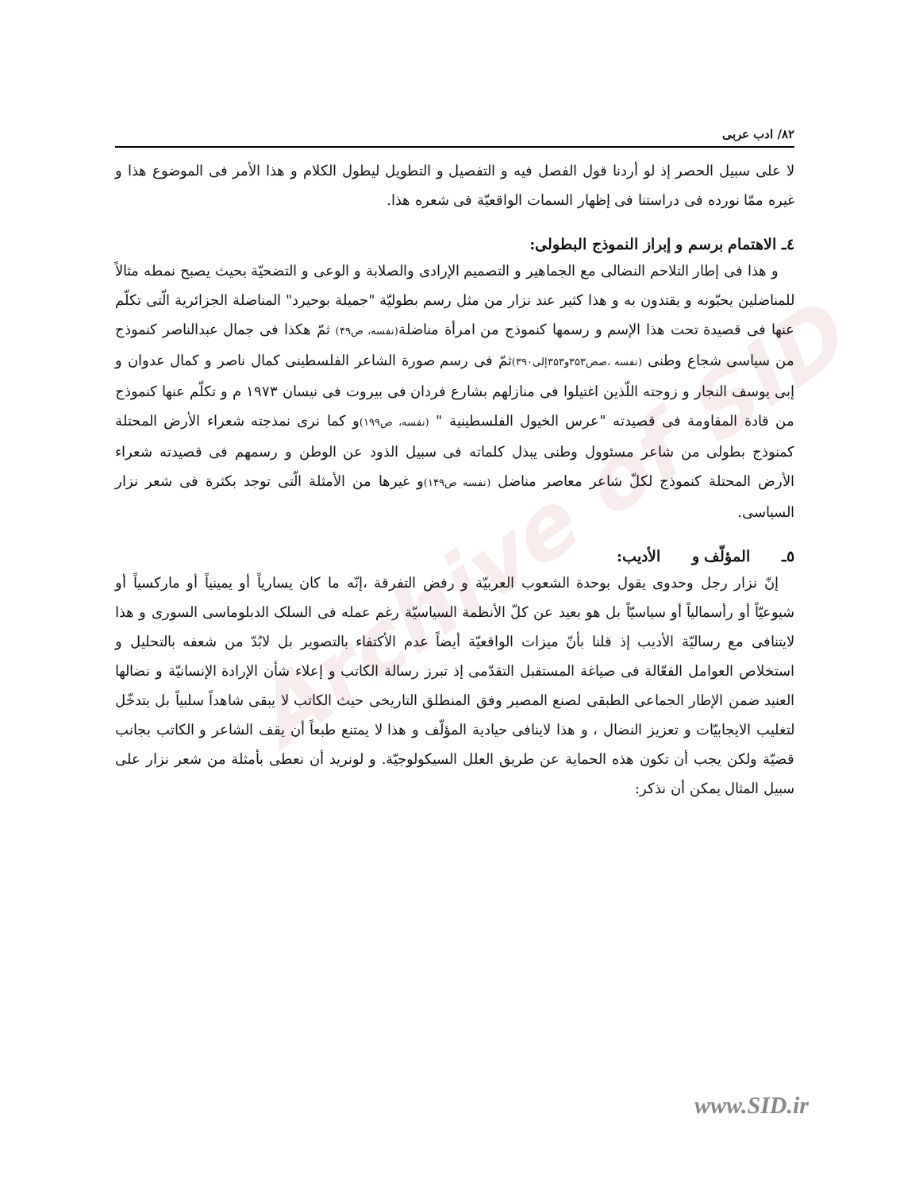Archive of SID
۸۲/ ادب عربی
لا علی سبیل الحصر إذ لو أردنا قول الفصل فیه و التفصیل و التطویل لیطول الکلام و هذا الأمر فی الموضوع هذا و غیره ممّا نورده فی دراستنا فی إظهار السمات الواقعیّة فی شعره هذا.
٤ـ الاهتمام برسم و إبراز النموذج البطولی:
و هذا فی إطار التلاحم النضالی مع الجماهیر و التصمیم الإرادی والصلابة و الوعی و التضحیّة بحیث یصبح نمطه مثالاً للمناضلین یحبّونه و یقتدون به و هذا کثیر عند نزار من مثل رسم بطولیّة "جمیلة بوحیرد" المناضلة الجزائریة الّتی تکلّم عنها فی قصیدة تحت هذا الإسم و رسمها کنموذج من امرأة مناضلة(نفسه، ص۴۹) ثمّ هکذا فی جمال عبدالناصر کنموذج من سیاسی شجاع وطنی (نفسه ،صص۳۵۳و۳۵۳إلی۳۹۰) ثمّ فی رسم صورة الشاعر الفلسطینی کمال ناصر و کمال عدوان و إبی یوسف النجار و زوجته اللّذین اغتیلوا فی منازلهم بشارع فردان فی بیروت فی نیسان ۱۹۷۳ م و تکلّم عنها کنموذج من قادة المقاومة فی قصیدته "عرس الخیول الفلسطینیة " (نفسه، ص۱۹۹) و کما نری نمذجته شعراء الأرض المحتلة کمنوذج بطولی من شاعر مسئوول وطنی یبذل کلماته فی سبیل الذود عن الوطن و رسمهم فی قصیدته شعراء الأرض المحتلة کنموذج لکلّ شاعر معاصر مناضل (نفسه ص۱۴۹) و غیرها من الأمثلة الّتی توجد بکثرة فی شعر نزار السیاسی.
٥ـ المؤلّف و الأدیب:
إنّ نزار رجل وحدوی یقول بوحدة الشعوب العربیّة و رفض التفرقة ،إنّه ما کان یساریاً أو یمینیاً أو مارکسیاً أو شیوعیّاً أو رأسمالیاً أو سیاسیّاً بل هو بعید عن کلّ الأنظمة السیاسیّة رغم عمله فی السلک الدبلوماسی السوری و هذا لایتنافی مع رسالیّة الأدیب إذ قلنا بأنّ میزات الواقعیّة أیضاً عدم الأکتفاء بالتصویر بل لابُدّ من شعفه بالتحلیل و استخلاص العوامل الفعّالة فی صیاغة المستقبل التقدّمی إذ تبرز رسالة الکاتب و إعلاء شأن الإرادة الإنسانیّة و نضالها العنید ضمن الإطار الجماعی الطبقی لصنع المصیر وفق المنطلق التاریخی حیث الکاتب لا یبقی شاهداً سلبیاً بل یتدخّل لتغلیب الایجابیّات و تعزیز النضال ، و هذا لاینافی حیادیة المؤلّف و هذا لا یمتنع طبعاً أن یقف الشاعر و الکاتب بجانب قضیّة ولکن یجب أن تکون هذه الحمایة عن طریق العلل السیکولوجیّة. و لونرید أن نعطی بأمثلة من شعر نزار علی سبیل المثال یمکن أن نذکر:
www.SID.ir